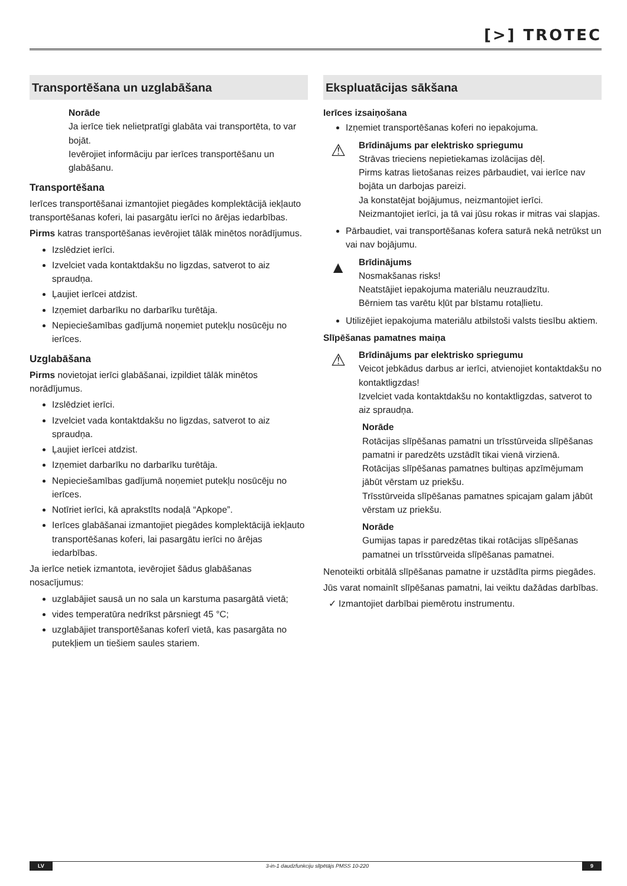[>] TROTEC
Transportēšana un uzglabāšana
Norāde
Ja ierīce tiek nelietpratīgi glabāta vai transportēta, to var bojāt.
Ievērojiet informāciju par ierīces transportēšanu un glabāšanu.
Transportēšana
Ierīces transportēšanai izmantojiet piegādes komplektācijā iekļauto transportēšanas koferi, lai pasargātu ierīci no ārējas iedarbības.
Pirms katras transportēšanas ievērojiet tālāk minētos norādījumus.
Izslēdziet ierīci.
Izvelciet vada kontaktdakšu no ligzdas, satverot to aiz spraudņa.
Ļaujiet ierīcei atdzist.
Izņemiet darbarīku no darbarīku turētāja.
Nepieciešamības gadījumā noņemiet putekļu nosūcēju no ierīces.
Uzglabāšana
Pirms novietojat ierīci glabāšanai, izpildiet tālāk minētos norādījumus.
Izslēdziet ierīci.
Izvelciet vada kontaktdakšu no ligzdas, satverot to aiz spraudņa.
Ļaujiet ierīcei atdzist.
Izņemiet darbarīku no darbarīku turētāja.
Nepieciešamības gadījumā noņemiet putekļu nosūcēju no ierīces.
Notīriet ierīci, kā aprakstīts nodaļā “Apkope”.
Ierīces glabāšanai izmantojiet piegādes komplektācijā iekļauto transportēšanas koferi, lai pasargātu ierīci no ārējas iedarbības.
Ja ierīce netiek izmantota, ievērojiet šādus glabāšanas nosacījumus:
uzglabājiet sausā un no sala un karstuma pasargātā vietā;
vides temperatūra nedrīkst pārsniegt 45 °C;
uzglabājiet transportēšanas koferī vietā, kas pasargāta no putekļiem un tiešiem saules stariem.
Ekspluatācijas sākšana
Ierīces izsaiņošana
Izņemiet transportēšanas koferi no iepakojuma.
⚠
Brīdinājums par elektrisko spriegumu
Strāvas trieciens nepietiekamas izolācijas dēļ.
Pirms katras lietošanas reizes pārbaudiet, vai ierīce nav bojāta un darbojas pareizi.
Ja konstatējat bojājumus, neizmantojiet ierīci.
Neizmantojiet ierīci, ja tā vai jūsu rokas ir mitras vai slapjas.
Pārbaudiet, vai transportēšanas kofera saturā nekā netrūkst un vai nav bojājumu.
▲
Brīdinājums
Nosmakšanas risks!
Neatstājiet iepakojuma materiālu neuzraudzītu.
Bērniem tas varētu kļūt par bīstamu rotaļlietu.
Utilizējiet iepakojuma materiālu atbilstoši valsts tiesību aktiem.
Slīpēšanas pamatnes maiņa
⚠
Brīdinājums par elektrisko spriegumu
Veicot jebkādus darbus ar ierīci, atvienojiet kontaktdakšu no kontaktligzdas!
Izvelciet vada kontaktdakšu no kontaktligzdas, satverot to aiz spraudņa.
Norāde
Rotācijas slīpēšanas pamatni un trīsstūrveida slīpēšanas pamatni ir paredzēts uzstādīt tikai vienā virzienā.
Rotācijas slīpēšanas pamatnes bultiņas apzīmējumam jābūt vērstam uz priekšu.
Trīsstūrveida slīpēšanas pamatnes spicajam galam jābūt vērstam uz priekšu.
Norāde
Gumijas tapas ir paredzētas tikai rotācijas slīpēšanas pamatnei un trīsstūrveida slīpēšanas pamatnei.
Nenoteikti orbitālā slīpēšanas pamatne ir uzstādīta pirms piegādes.
Jūs varat nomainīt slīpēšanas pamatni, lai veiktu dažādas darbības.
✓ Izmantojiet darbībai piemērotu instrumentu.
LV 3-in-1 daudzfunkciju slīpētājs PMSS 10-220 9